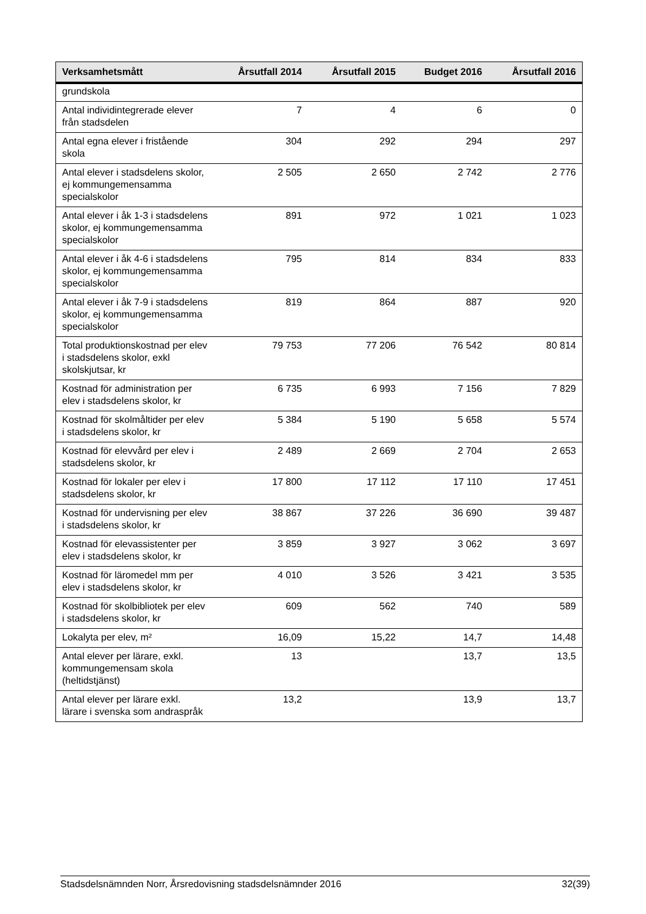| Verksamhetsmått | Årsutfall 2014 | Årsutfall 2015 | Budget 2016 | Årsutfall 2016 |
| --- | --- | --- | --- | --- |
| grundskola | | | | |
| Antal individintegrerade elever från stadsdelen | 7 | 4 | 6 | 0 |
| Antal egna elever i fristående skola | 304 | 292 | 294 | 297 |
| Antal elever i stadsdelens skolor, ej kommungemensamma specialskolor | 2 505 | 2 650 | 2 742 | 2 776 |
| Antal elever i åk 1-3 i stadsdelens skolor, ej kommungemensamma specialskolor | 891 | 972 | 1 021 | 1 023 |
| Antal elever i åk 4-6 i stadsdelens skolor, ej kommungemensamma specialskolor | 795 | 814 | 834 | 833 |
| Antal elever i åk 7-9 i stadsdelens skolor, ej kommungemensamma specialskolor | 819 | 864 | 887 | 920 |
| Total produktionskostnad per elev i stadsdelens skolor, exkl skolskjutsar, kr | 79 753 | 77 206 | 76 542 | 80 814 |
| Kostnad för administration per elev i stadsdelens skolor, kr | 6 735 | 6 993 | 7 156 | 7 829 |
| Kostnad för skolmåltider per elev i stadsdelens skolor, kr | 5 384 | 5 190 | 5 658 | 5 574 |
| Kostnad för elevvård per elev i stadsdelens skolor, kr | 2 489 | 2 669 | 2 704 | 2 653 |
| Kostnad för lokaler per elev i stadsdelens skolor, kr | 17 800 | 17 112 | 17 110 | 17 451 |
| Kostnad för undervisning per elev i stadsdelens skolor, kr | 38 867 | 37 226 | 36 690 | 39 487 |
| Kostnad för elevassistenter per elev i stadsdelens skolor, kr | 3 859 | 3 927 | 3 062 | 3 697 |
| Kostnad för läromedel mm per elev i stadsdelens skolor, kr | 4 010 | 3 526 | 3 421 | 3 535 |
| Kostnad för skolbibliotek per elev i stadsdelens skolor, kr | 609 | 562 | 740 | 589 |
| Lokalyta per elev, m² | 16,09 | 15,22 | 14,7 | 14,48 |
| Antal elever per lärare, exkl. kommungemensam skola (heltidstjänst) | 13 | | 13,7 | 13,5 |
| Antal elever per lärare exkl. lärare i svenska som andraspråk | 13,2 | | 13,9 | 13,7 |
Stadsdelsnämnden Norr, Årsredovisning stadsdelsnämnder 2016 32(39)